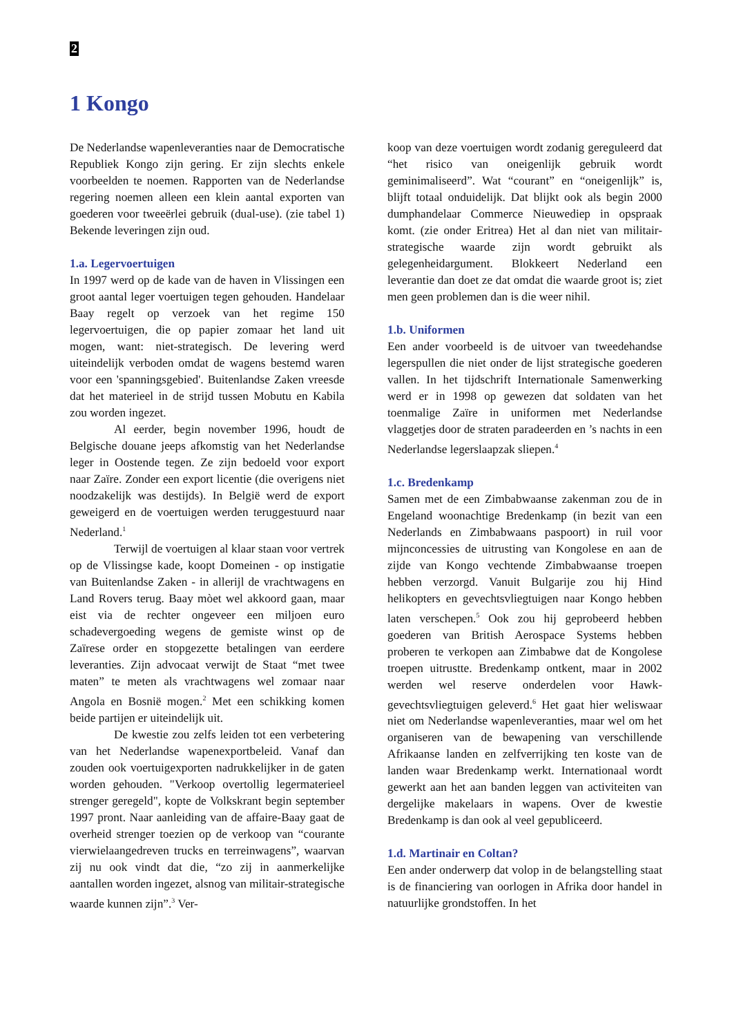2
1 Kongo
De Nederlandse wapenleveranties naar de Democratische Republiek Kongo zijn gering. Er zijn slechts enkele voorbeelden te noemen. Rapporten van de Nederlandse regering noemen alleen een klein aantal exporten van goederen voor tweeërlei gebruik (dual-use). (zie tabel 1) Bekende leveringen zijn oud.
1.a. Legervoertuigen
In 1997 werd op de kade van de haven in Vlissingen een groot aantal leger voertuigen tegen gehouden. Handelaar Baay regelt op verzoek van het regime 150 legervoertuigen, die op papier zomaar het land uit mogen, want: niet-strategisch. De levering werd uiteindelijk verboden omdat de wagens bestemd waren voor een 'spanningsgebied'. Buitenlandse Zaken vreesde dat het materieel in de strijd tussen Mobutu en Kabila zou worden ingezet.
Al eerder, begin november 1996, houdt de Belgische douane jeeps afkomstig van het Nederlandse leger in Oostende tegen. Ze zijn bedoeld voor export naar Zaïre. Zonder een export licentie (die overigens niet noodzakelijk was destijds). In België werd de export geweigerd en de voertuigen werden teruggestuurd naar Nederland.<sup>1</sup>
Terwijl de voertuigen al klaar staan voor vertrek op de Vlissingse kade, koopt Domeinen - op instigatie van Buitenlandse Zaken - in allerijl de vrachtwagens en Land Rovers terug. Baay mòet wel akkoord gaan, maar eist via de rechter ongeveer een miljoen euro schadevergoeding wegens de gemiste winst op de Zaïrese order en stopgezette betalingen van eerdere leveranties. Zijn advocaat verwijt de Staat “met twee maten” te meten als vrachtwagens wel zomaar naar Angola en Bosnië mogen.<sup>2</sup> Met een schikking komen beide partijen er uiteindelijk uit.
De kwestie zou zelfs leiden tot een verbetering van het Nederlandse wapenexportbeleid. Vanaf dan zouden ook voertuigexporten nadrukkelijker in de gaten worden gehouden. "Verkoop overtollig legermaterieel strenger geregeld", kopte de Volkskrant begin september 1997 pront. Naar aanleiding van de affaire-Baay gaat de overheid strenger toezien op de verkoop van “courante vierwielaangedreven trucks en terreinwagens”, waarvan zij nu ook vindt dat die, “zo zij in aanmerkelijke aantallen worden ingezet, alsnog van militair-strategische waarde kunnen zijn”.<sup>3</sup> Ver-
koop van deze voertuigen wordt zodanig gereguleerd dat “het risico van oneigenlijk gebruik wordt geminimaliseerd”. Wat “courant” en “oneigenlijk” is, blijft totaal onduidelijk. Dat blijkt ook als begin 2000 dumphandelaar Commerce Nieuwediep in opspraak komt. (zie onder Eritrea) Het al dan niet van militair-strategische waarde zijn wordt gebruikt als gelegenheidargument. Blokkeert Nederland een leverantie dan doet ze dat omdat die waarde groot is; ziet men geen problemen dan is die weer nihil.
1.b. Uniformen
Een ander voorbeeld is de uitvoer van tweedehandse legerspullen die niet onder de lijst strategische goederen vallen. In het tijdschrift Internationale Samenwerking werd er in 1998 op gewezen dat soldaten van het toenmalige Zaïre in uniformen met Nederlandse vlaggetjes door de straten paradeerden en ’s nachts in een Nederlandse legerslaapzak sliepen.<sup>4</sup>
1.c. Bredenkamp
Samen met de een Zimbabwaanse zakenman zou de in Engeland woonachtige Bredenkamp (in bezit van een Nederlands en Zimbabwaans paspoort) in ruil voor mijnconcessies de uitrusting van Kongolese en aan de zijde van Kongo vechtende Zimbabwaanse troepen hebben verzorgd. Vanuit Bulgarije zou hij Hind helikopters en gevechtsvliegtuigen naar Kongo hebben laten verschepen.<sup>5</sup> Ook zou hij geprobeerd hebben goederen van British Aerospace Systems hebben proberen te verkopen aan Zimbabwe dat de Kongolese troepen uitrustte. Bredenkamp ontkent, maar in 2002 werden wel reserve onderdelen voor Hawk-gevechtsvliegtuigen geleverd.<sup>6</sup> Het gaat hier weliswaar niet om Nederlandse wapenleveranties, maar wel om het organiseren van de bewapening van verschillende Afrikaanse landen en zelfverrijking ten koste van de landen waar Bredenkamp werkt. Internationaal wordt gewerkt aan het aan banden leggen van activiteiten van dergelijke makelaars in wapens. Over de kwestie Bredenkamp is dan ook al veel gepubliceerd.
1.d. Martinair en Coltan?
Een ander onderwerp dat volop in de belangstelling staat is de financiering van oorlogen in Afrika door handel in natuurlijke grondstoffen. In het